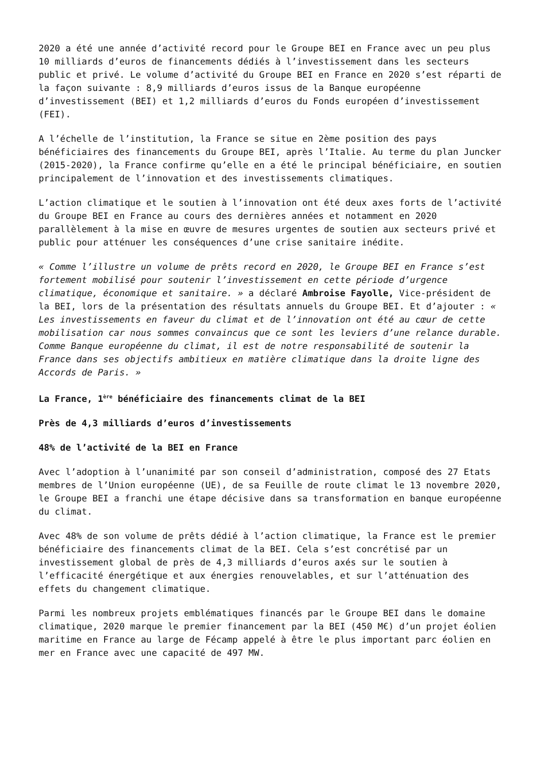2020 a été une année d’activité record pour le Groupe BEI en France avec un peu plus 10 milliards d’euros de financements dédiés à l’investissement dans les secteurs public et privé. Le volume d’activité du Groupe BEI en France en 2020 s’est réparti de la façon suivante : 8,9 milliards d’euros issus de la Banque européenne d’investissement (BEI) et 1,2 milliards d’euros du Fonds européen d’investissement (FEI).
A l’échelle de l’institution, la France se situe en 2ème position des pays bénéficiaires des financements du Groupe BEI, après l’Italie. Au terme du plan Juncker (2015-2020), la France confirme qu’elle en a été le principal bénéficiaire, en soutien principalement de l’innovation et des investissements climatiques.
L’action climatique et le soutien à l’innovation ont été deux axes forts de l’activité du Groupe BEI en France au cours des dernières années et notamment en 2020 parallèlement à la mise en œuvre de mesures urgentes de soutien aux secteurs privé et public pour atténuer les conséquences d’une crise sanitaire inédite.
« Comme l’illustre un volume de prêts record en 2020, le Groupe BEI en France s’est fortement mobilisé pour soutenir l’investissement en cette période d’urgence climatique, économique et sanitaire. » a déclaré Ambroise Fayolle, Vice-président de la BEI, lors de la présentation des résultats annuels du Groupe BEI. Et d’ajouter : « Les investissements en faveur du climat et de l’innovation ont été au cœur de cette mobilisation car nous sommes convaincus que ce sont les leviers d’une relance durable. Comme Banque européenne du climat, il est de notre responsabilité de soutenir la France dans ses objectifs ambitieux en matière climatique dans la droite ligne des Accords de Paris. »
La France, 1<sup>ère</sup> bénéficiaire des financements climat de la BEI
Près de 4,3 milliards d’euros d’investissements
48% de l’activité de la BEI en France
Avec l’adoption à l’unanimité par son conseil d’administration, composé des 27 Etats membres de l’Union européenne (UE), de sa Feuille de route climat le 13 novembre 2020, le Groupe BEI a franchi une étape décisive dans sa transformation en banque européenne du climat.
Avec 48% de son volume de prêts dédié à l’action climatique, la France est le premier bénéficiaire des financements climat de la BEI. Cela s’est concrétisé par un investissement global de près de 4,3 milliards d’euros axés sur le soutien à l’efficacité énergétique et aux énergies renouvelables, et sur l’atténuation des effets du changement climatique.
Parmi les nombreux projets emblématiques financés par le Groupe BEI dans le domaine climatique, 2020 marque le premier financement par la BEI (450 M€) d’un projet éolien maritime en France au large de Fécamp appelé à être le plus important parc éolien en mer en France avec une capacité de 497 MW.